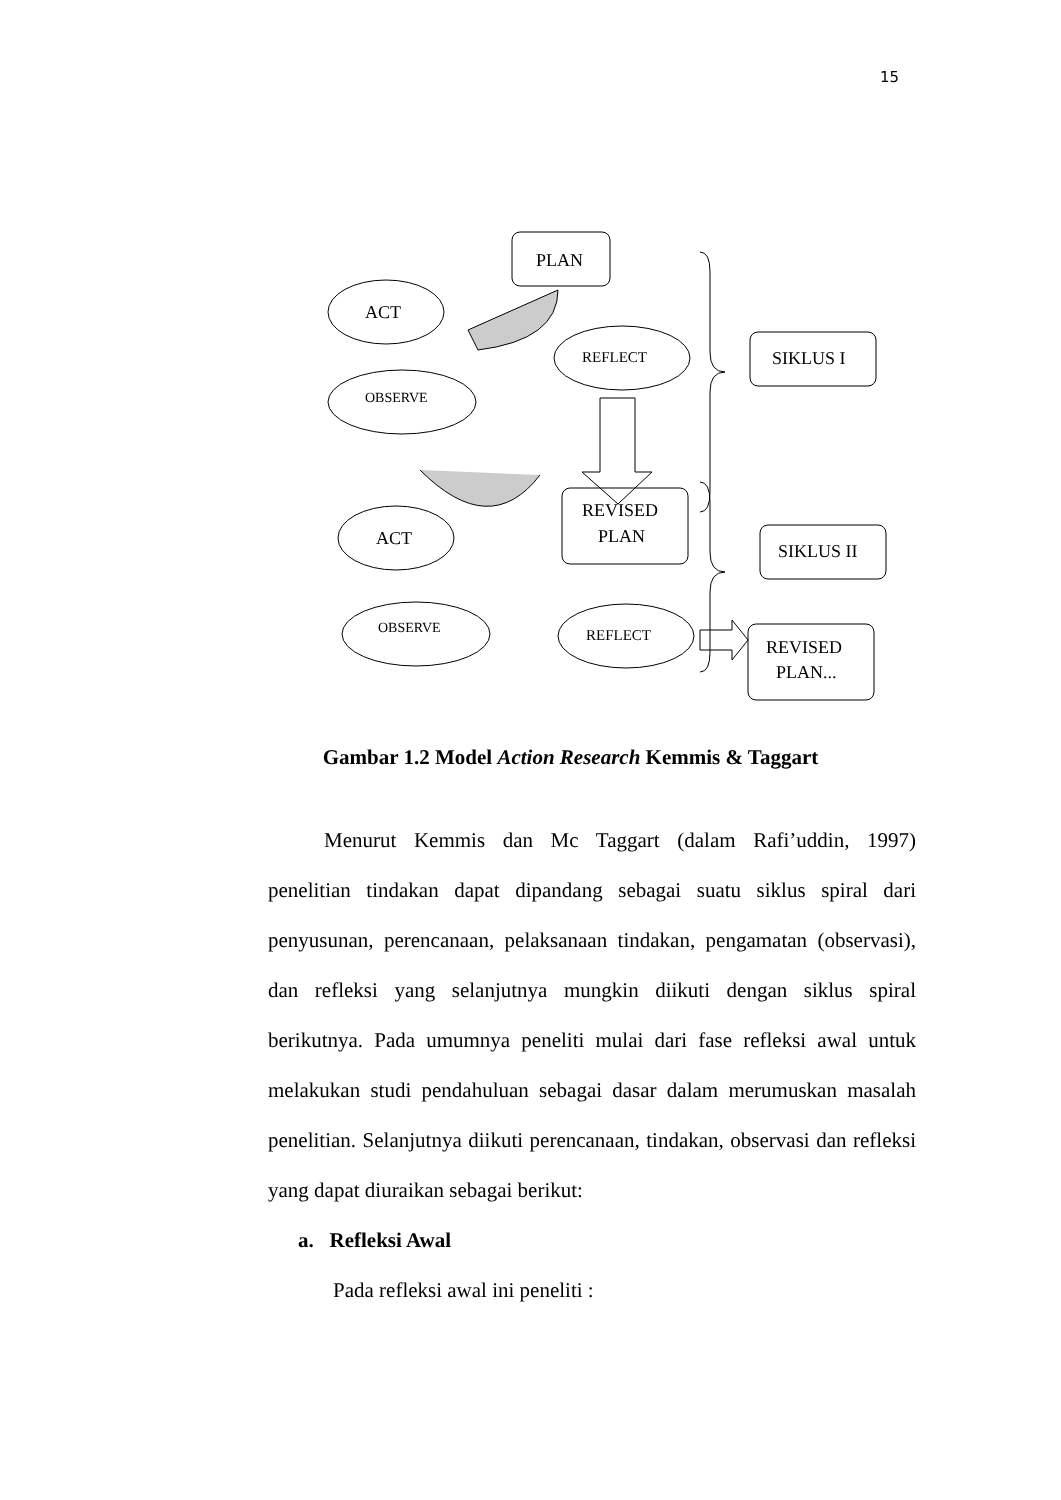15
PLAN
ACT
REFLECT
OBSERVE
SIKLUS I
REVISED
PLAN
ACT
SIKLUS II
OBSERVE
REFLECT
REVISED
PLAN...
Gambar 1.2 Model Action Research Kemmis & Taggart
Menurut Kemmis dan Mc Taggart (dalam Rafi’uddin, 1997) penelitian tindakan dapat dipandang sebagai suatu siklus spiral dari penyusunan, perencanaan, pelaksanaan tindakan, pengamatan (observasi), dan refleksi yang selanjutnya mungkin diikuti dengan siklus spiral berikutnya. Pada umumnya peneliti mulai dari fase refleksi awal untuk melakukan studi pendahuluan sebagai dasar dalam merumuskan masalah penelitian. Selanjutnya diikuti perencanaan, tindakan, observasi dan refleksi yang dapat diuraikan sebagai berikut:
a. Refleksi Awal
Pada refleksi awal ini peneliti :